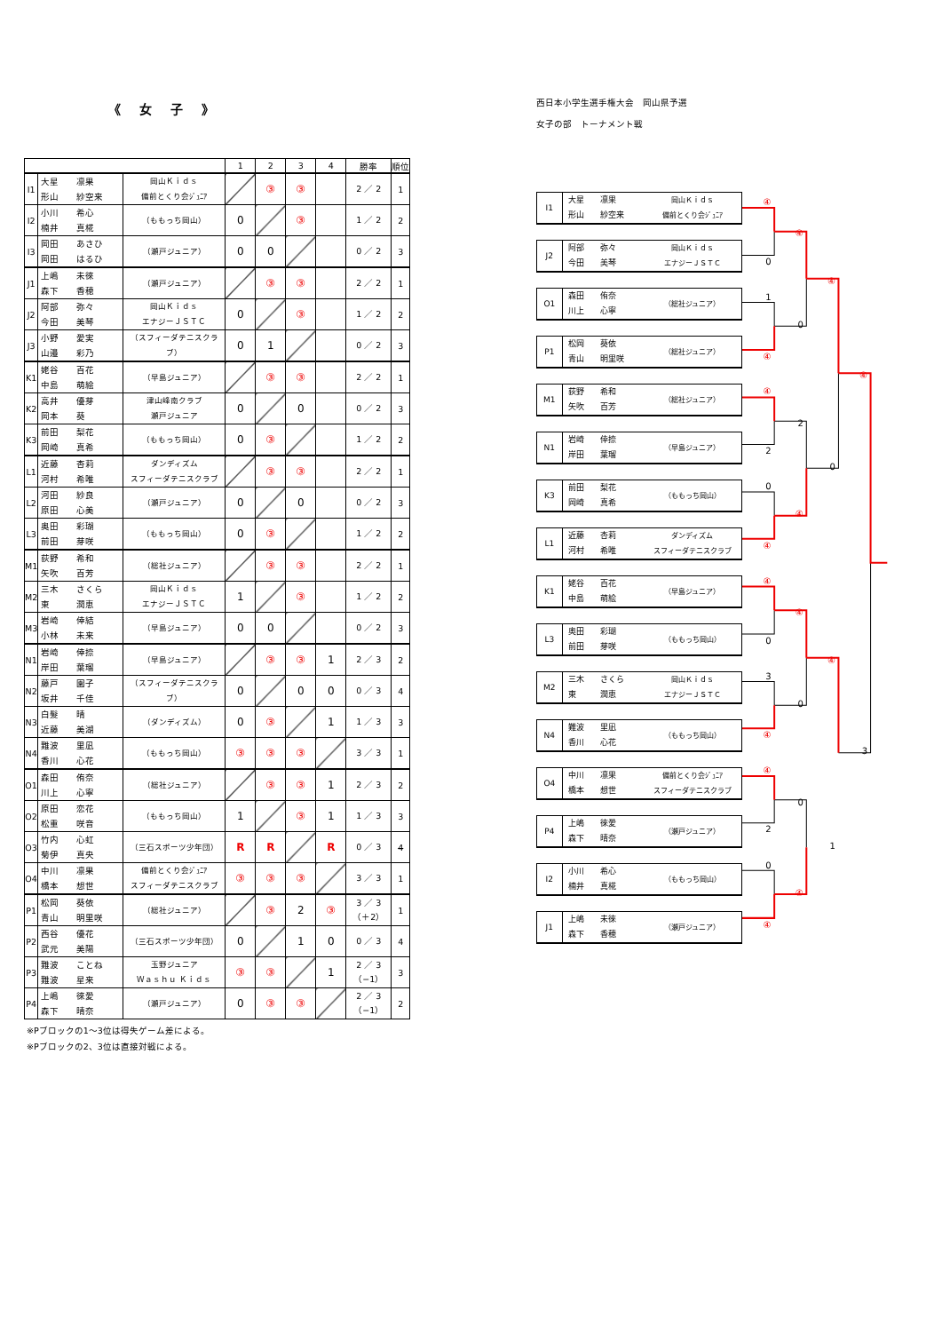《 女 子 》
| | | | 1 | 2 | 3 | 4 | 勝率 | 順位 |
| --- | --- | --- | --- | --- | --- | --- | --- | --- |
| I1 | 大星 凛果 形山 紗空来 | 岡山Ｋｉｄｓ 備前とくり会ｼﾞｭﾆｱ | | ③ | ③ | | 2 ／ 2 | 1 |
| I2 | 小川 希心 楠井 真椛 | （ももっち岡山） | 0 | | ③ | | 1 ／ 2 | 2 |
| I3 | 岡田 あさひ 岡田 はるひ | （瀬戸ジュニア） | 0 | 0 | | | 0 ／ 2 | 3 |
| J1 | 上嶋 未徠 森下 香穂 | （瀬戸ジュニア） | | ③ | ③ | | 2 ／ 2 | 1 |
| J2 | 阿部 弥々 今田 美琴 | 岡山Ｋｉｄｓ エナジーＪＳＴＣ | 0 | | ③ | | 1 ／ 2 | 2 |
| J3 | 小野 愛実 山邉 彩乃 | （スフィーダテニスクラブ） | 0 | 1 | | | 0 ／ 2 | 3 |
| K1 | 姥谷 百花 中島 萌絵 | （早島ジュニア） | | ③ | ③ | | 2 ／ 2 | 1 |
| K2 | 高井 優芽 岡本 葵 | 津山峰南クラブ 瀬戸ジュニア | 0 | | 0 | | 0 ／ 2 | 3 |
| K3 | 前田 梨花 岡崎 真希 | （ももっち岡山） | 0 | ③ | | | 1 ／ 2 | 2 |
| L1 | 近藤 杏莉 河村 希唯 | ダンディズム スフィーダテニスクラブ | | ③ | ③ | | 2 ／ 2 | 1 |
| L2 | 河田 紗良 原田 心美 | （瀬戸ジュニア） | 0 | | 0 | | 0 ／ 2 | 3 |
| L3 | 奥田 彩瑚 前田 芽咲 | （ももっち岡山） | 0 | ③ | | | 1 ／ 2 | 2 |
| M1 | 荻野 希和 矢吹 百芳 | （総社ジュニア） | | ③ | ③ | | 2 ／ 2 | 1 |
| M2 | 三木 さくら 東 潤恵 | 岡山Ｋｉｄｓ エナジーＪＳＴＣ | 1 | | ③ | | 1 ／ 2 | 2 |
| M3 | 岩崎 倖結 小林 未来 | （早島ジュニア） | 0 | 0 | | | 0 ／ 2 | 3 |
| N1 | 岩崎 倖捺 岸田 葉瑠 | （早島ジュニア） | | ③ | ③ | 1 | 2 ／ 3 | 2 |
| N2 | 藤戸 園子 坂井 千佳 | （スフィーダテニスクラブ） | 0 | | 0 | 0 | 0 ／ 3 | 4 |
| N3 | 白髮 晴 近藤 美湖 | （ダンディズム） | 0 | ③ | | 1 | 1 ／ 3 | 3 |
| N4 | 難波 里凪 香川 心花 | （ももっち岡山） | ③ | ③ | ③ | | 3 ／ 3 | 1 |
| O1 | 森田 侑奈 川上 心寧 | （総社ジュニア） | | ③ | ③ | 1 | 2 ／ 3 | 2 |
| O2 | 原田 恋花 松重 咲音 | （ももっち岡山） | 1 | | ③ | 1 | 1 ／ 3 | 3 |
| O3 | 竹内 心虹 菊伊 真央 | （三石スポーツ少年団） | R | R | | R | 0 ／ 3 | 4 |
| O4 | 中川 凛果 橋本 想世 | 備前とくり会ｼﾞｭﾆｱ スフィーダテニスクラブ | ③ | ③ | ③ | | 3 ／ 3 | 1 |
| P1 | 松岡 葵依 青山 明里咲 | （総社ジュニア） | | ③ | 2 | ③ | 3 ／ 3 （＋2） | 1 |
| P2 | 西谷 優花 武元 美陽 | （三石スポーツ少年団） | 0 | | 1 | 0 | 0 ／ 3 | 4 |
| P3 | 難波 ことね 難波 星来 | 玉野ジュニア Ｗａｓｈｕ Ｋｉｄｓ | ③ | ③ | | 1 | 2 ／ 3 （−1） | 3 |
| P4 | 上嶋 徠愛 森下 晴奈 | （瀬戸ジュニア） | 0 | ③ | ③ | | 2 ／ 3 （−1） | 2 |
※Pブロックの1～3位は得失ゲーム差による。
※Pブロックの2、3位は直接対戦による。
西日本小学生選手権大会　岡山県予選
女子の部　トーナメント戦
I1
大星　　凛果
形山　　紗空来
岡山Ｋｉｄｓ
備前とくり会ｼﾞｭﾆｱ
J2
阿部　　弥々
今田　　美琴
岡山Ｋｉｄｓ
エナジーＪＳＴＣ
O1
森田　　侑奈
川上　　心寧
（総社ジュニア）
P1
松岡　　葵依
青山　　明里咲
（総社ジュニア）
M1
荻野　　希和
矢吹　　百芳
（総社ジュニア）
N1
岩崎　　倖捺
岸田　　葉瑠
（早島ジュニア）
K3
前田　　梨花
岡崎　　真希
（ももっち岡山）
L1
近藤　　杏莉
河村　　希唯
ダンディズム
スフィーダテニスクラブ
K1
姥谷　　百花
中島　　萌絵
（早島ジュニア）
L3
奥田　　彩瑚
前田　　芽咲
（ももっち岡山）
M2
三木　　さくら
東　　　潤恵
岡山Ｋｉｄｓ
エナジーＪＳＴＣ
N4
難波　　里凪
香川　　心花
（ももっち岡山）
O4
中川　　凛果
橋本　　想世
備前とくり会ｼﾞｭﾆｱ
スフィーダテニスクラブ
P4
上嶋　　徠愛
森下　　晴奈
（瀬戸ジュニア）
I2
小川　　希心
楠井　　真椛
（ももっち岡山）
J1
上嶋　　未徠
森下　　香穂
（瀬戸ジュニア）
④
0
1
④
④
2
0
④
④
0
3
④
④
2
0
④
④
0
2
④
④
0
0
④
④
0
④
1
④
3